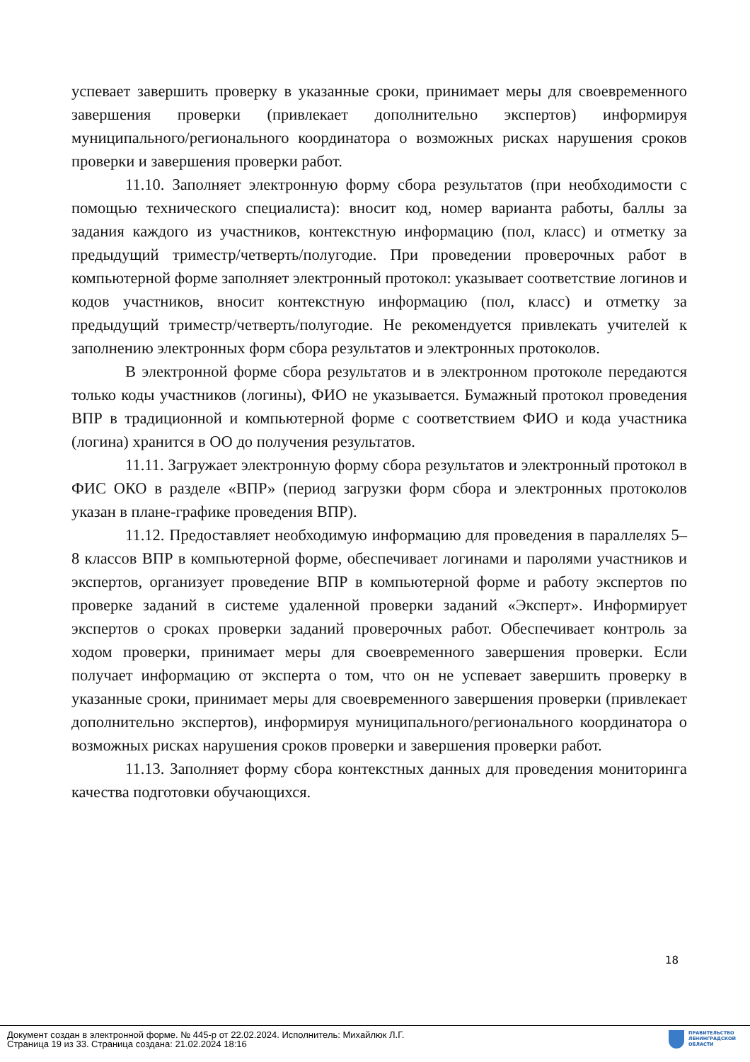успевает завершить проверку в указанные сроки, принимает меры для своевременного завершения проверки (привлекает дополнительно экспертов) информируя муниципального/регионального координатора о возможных рисках нарушения сроков проверки и завершения проверки работ.
11.10. Заполняет электронную форму сбора результатов (при необходимости с помощью технического специалиста): вносит код, номер варианта работы, баллы за задания каждого из участников, контекстную информацию (пол, класс) и отметку за предыдущий триместр/четверть/полугодие. При проведении проверочных работ в компьютерной форме заполняет электронный протокол: указывает соответствие логинов и кодов участников, вносит контекстную информацию (пол, класс) и отметку за предыдущий триместр/четверть/полугодие. Не рекомендуется привлекать учителей к заполнению электронных форм сбора результатов и электронных протоколов.
В электронной форме сбора результатов и в электронном протоколе передаются только коды участников (логины), ФИО не указывается. Бумажный протокол проведения ВПР в традиционной и компьютерной форме с соответствием ФИО и кода участника (логина) хранится в ОО до получения результатов.
11.11. Загружает электронную форму сбора результатов и электронный протокол в ФИС ОКО в разделе «ВПР» (период загрузки форм сбора и электронных протоколов указан в плане-графике проведения ВПР).
11.12. Предоставляет необходимую информацию для проведения в параллелях 5–8 классов ВПР в компьютерной форме, обеспечивает логинами и паролями участников и экспертов, организует проведение ВПР в компьютерной форме и работу экспертов по проверке заданий в системе удаленной проверки заданий «Эксперт». Информирует экспертов о сроках проверки заданий проверочных работ. Обеспечивает контроль за ходом проверки, принимает меры для своевременного завершения проверки. Если получает информацию от эксперта о том, что он не успевает завершить проверку в указанные сроки, принимает меры для своевременного завершения проверки (привлекает дополнительно экспертов), информируя муниципального/регионального координатора о возможных рисках нарушения сроков проверки и завершения проверки работ.
11.13. Заполняет форму сбора контекстных данных для проведения мониторинга качества подготовки обучающихся.
18
Документ создан в электронной форме. № 445-р от 22.02.2024. Исполнитель: Михайлюк Л.Г.
Страница 19 из 33. Страница создана: 21.02.2024 18:16
ПРАВИТЕЛЬСТВО
ЛЕНИНГРАДСКОЙ
ОБЛАСТИ